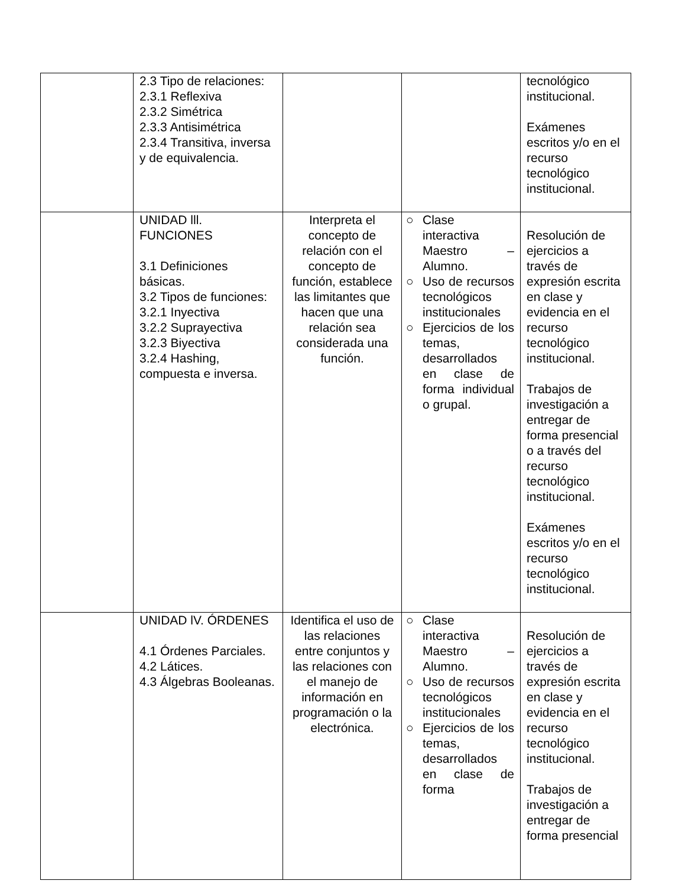| | 2.3 Tipo de relaciones: 2.3.1 Reflexiva 2.3.2 Simétrica 2.3.3 Antisimétrica 2.3.4 Transitiva, inversa y de equivalencia. | | | tecnológico institucional. Exámenes escritos y/o en el recurso tecnológico institucional. |
| | UNIDAD lll. FUNCIONES 3.1 Definiciones básicas. 3.2 Tipos de funciones: 3.2.1 Inyectiva 3.2.2 Suprayectiva 3.2.3 Biyectiva 3.2.4 Hashing, compuesta e inversa. | Interpreta el concepto de relación con el concepto de función, establece las limitantes que hacen que una relación sea considerada una función. | ○ Clase interactiva Maestro – Alumno. ○ Uso de recursos tecnológicos institucionales ○ Ejercicios de los temas, desarrollados en clase de forma individual o grupal. | Resolución de ejercicios a través de expresión escrita en clase y evidencia en el recurso tecnológico institucional. Trabajos de investigación a entregar de forma presencial o a través del recurso tecnológico institucional. Exámenes escritos y/o en el recurso tecnológico institucional. |
| | UNIDAD lV. ÓRDENES 4.1 Órdenes Parciales. 4.2 Látices. 4.3 Álgebras Booleanas. | Identifica el uso de las relaciones entre conjuntos y las relaciones con el manejo de información en programación o la electrónica. | ○ Clase interactiva Maestro – Alumno. ○ Uso de recursos tecnológicos institucionales ○ Ejercicios de los temas, desarrollados en clase de forma | Resolución de ejercicios a través de expresión escrita en clase y evidencia en el recurso tecnológico institucional. Trabajos de investigación a entregar de forma presencial |